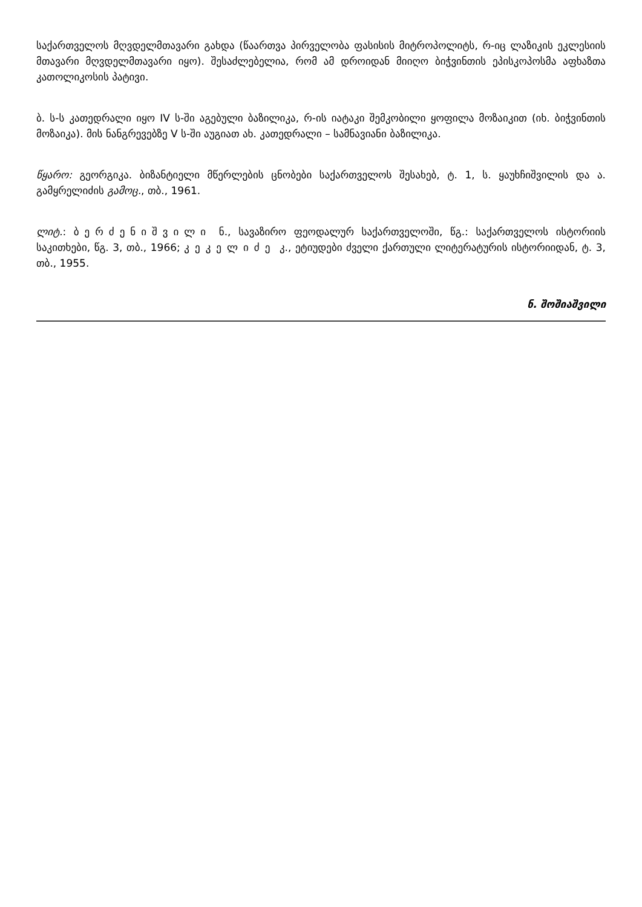საქართველოს მღვდელმთავარი გახდა (წაართვა პირველობა ფასისის მიტროპოლიტს, რ-იც ლაზიკის ეკლესიის მთავარი მღვდელმთავარი იყო). შესაძლებელია, რომ ამ დროიდან მიიღო ბიჭვინთის ეპისკოპოსმა აფხაზთა კათოლიკოსის პატივი.
ბ. ს-ს კათედრალი იყო IV ს-ში აგებული ბაზილიკა, რ-ის იატაკი შემკობილი ყოფილა მოზაიკით (იხ. ბიჭვინთის მოზაიკა). მის ნანგრევებზე V ს-ში აუგიათ ახ. კათედრალი – სამნავიანი ბაზილიკა.
წყარო: გეორგიკა. ბიზანტიელი მწერლების ცნობები საქართველოს შესახებ, ტ. 1, ს. ყაუხჩიშვილის და ა. გამყრელიძის გამოც., თბ., 1961.
ლიტ.: ბერძენიშვილი ნ., სავაზირო ფეოდალურ საქართველოში, წგ.: საქართველოს ისტორიის საკითხები, წგ. 3, თბ., 1966; კეკელიძე კ., ეტიუდები ძველი ქართული ლიტერატურის ისტორიიდან, ტ. 3, თბ., 1955.
ნ. შოშიაშვილი